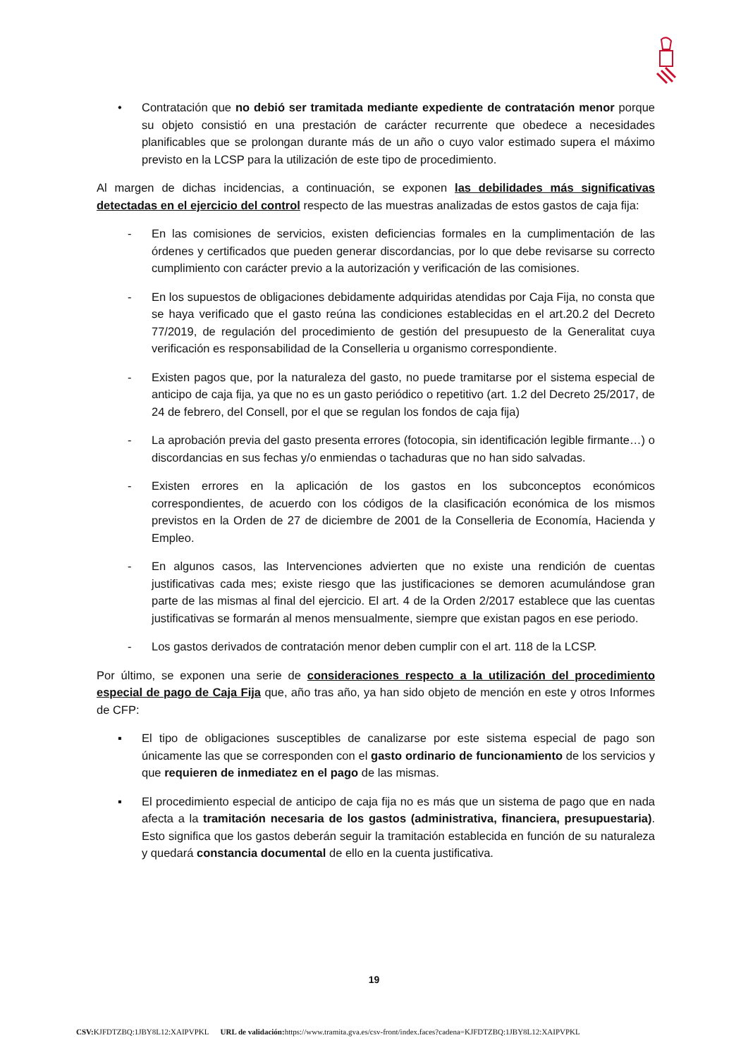• Contratación que no debió ser tramitada mediante expediente de contratación menor porque su objeto consistió en una prestación de carácter recurrente que obedece a necesidades planificables que se prolongan durante más de un año o cuyo valor estimado supera el máximo previsto en la LCSP para la utilización de este tipo de procedimiento.
Al margen de dichas incidencias, a continuación, se exponen las debilidades más significativas detectadas en el ejercicio del control respecto de las muestras analizadas de estos gastos de caja fija:
- En las comisiones de servicios, existen deficiencias formales en la cumplimentación de las órdenes y certificados que pueden generar discordancias, por lo que debe revisarse su correcto cumplimiento con carácter previo a la autorización y verificación de las comisiones.
- En los supuestos de obligaciones debidamente adquiridas atendidas por Caja Fija, no consta que se haya verificado que el gasto reúna las condiciones establecidas en el art.20.2 del Decreto 77/2019, de regulación del procedimiento de gestión del presupuesto de la Generalitat cuya verificación es responsabilidad de la Conselleria u organismo correspondiente.
- Existen pagos que, por la naturaleza del gasto, no puede tramitarse por el sistema especial de anticipo de caja fija, ya que no es un gasto periódico o repetitivo (art. 1.2 del Decreto 25/2017, de 24 de febrero, del Consell, por el que se regulan los fondos de caja fija)
- La aprobación previa del gasto presenta errores (fotocopia, sin identificación legible firmante…) o discordancias en sus fechas y/o enmiendas o tachaduras que no han sido salvadas.
- Existen errores en la aplicación de los gastos en los subconceptos económicos correspondientes, de acuerdo con los códigos de la clasificación económica de los mismos previstos en la Orden de 27 de diciembre de 2001 de la Conselleria de Economía, Hacienda y Empleo.
- En algunos casos, las Intervenciones advierten que no existe una rendición de cuentas justificativas cada mes; existe riesgo que las justificaciones se demoren acumulándose gran parte de las mismas al final del ejercicio. El art. 4 de la Orden 2/2017 establece que las cuentas justificativas se formarán al menos mensualmente, siempre que existan pagos en ese periodo.
- Los gastos derivados de contratación menor deben cumplir con el art. 118 de la LCSP.
Por último, se exponen una serie de consideraciones respecto a la utilización del procedimiento especial de pago de Caja Fija que, año tras año, ya han sido objeto de mención en este y otros Informes de CFP:
▪ El tipo de obligaciones susceptibles de canalizarse por este sistema especial de pago son únicamente las que se corresponden con el gasto ordinario de funcionamiento de los servicios y que requieren de inmediatez en el pago de las mismas.
▪ El procedimiento especial de anticipo de caja fija no es más que un sistema de pago que en nada afecta a la tramitación necesaria de los gastos (administrativa, financiera, presupuestaria). Esto significa que los gastos deberán seguir la tramitación establecida en función de su naturaleza y quedará constancia documental de ello en la cuenta justificativa.
19
CSV: KJFDTZBQ:1JBY8L12:XAIPVPKL URL de validación: https://www.tramita.gva.es/csv-front/index.faces?cadena=KJFDTZBQ:1JBY8L12:XAIPVPKL